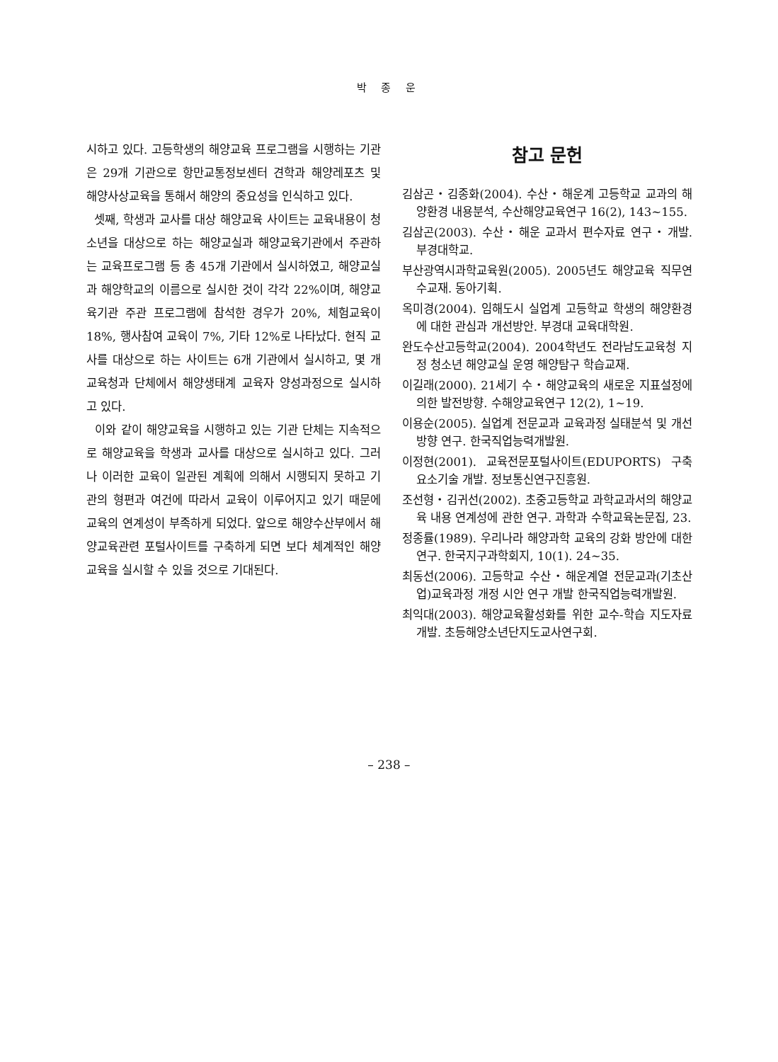박 종 운
시하고 있다. 고등학생의 해양교육 프로그램을 시행하는 기관은 29개 기관으로 항만교통정보센터 견학과 해양레포츠 및 해양사상교육을 통해서 해양의 중요성을 인식하고 있다.
셋째, 학생과 교사를 대상 해양교육 사이트는 교육내용이 청소년을 대상으로 하는 해양교실과 해양교육기관에서 주관하는 교육프로그램 등 총 45개 기관에서 실시하였고, 해양교실과 해양학교의 이름으로 실시한 것이 각각 22%이며, 해양교육기관 주관 프로그램에 참석한 경우가 20%, 체험교육이 18%, 행사참여 교육이 7%, 기타 12%로 나타났다. 현직 교사를 대상으로 하는 사이트는 6개 기관에서 실시하고, 몇 개 교육청과 단체에서 해양생태계 교육자 양성과정으로 실시하고 있다.
이와 같이 해양교육을 시행하고 있는 기관 단체는 지속적으로 해양교육을 학생과 교사를 대상으로 실시하고 있다. 그러나 이러한 교육이 일관된 계획에 의해서 시행되지 못하고 기관의 형편과 여건에 따라서 교육이 이루어지고 있기 때문에 교육의 연계성이 부족하게 되었다. 앞으로 해양수산부에서 해양교육관련 포털사이트를 구축하게 되면 보다 체계적인 해양교육을 실시할 수 있을 것으로 기대된다.
참고 문헌
김삼곤・김종화(2004). 수산・해운계 고등학교 교과의 해양환경 내용분석, 수산해양교육연구 16(2), 143~155.
김삼곤(2003). 수산・해운 교과서 편수자료 연구・개발. 부경대학교.
부산광역시과학교육원(2005). 2005년도 해양교육 직무연수교재. 동아기획.
옥미경(2004). 임해도시 실업계 고등학교 학생의 해양환경에 대한 관심과 개선방안. 부경대 교육대학원.
완도수산고등학교(2004). 2004학년도 전라남도교육청 지정 청소년 해양교실 운영 해양탐구 학습교재.
이길래(2000). 21세기 수・해양교육의 새로운 지표설정에 의한 발전방향. 수해양교육연구 12(2), 1~19.
이용순(2005). 실업계 전문교과 교육과정 실태분석 및 개선방향 연구. 한국직업능력개발원.
이정현(2001). 교육전문포털사이트(EDUPORTS) 구축 요소기술 개발. 정보통신연구진흥원.
조선형・김귀선(2002). 초중고등학교 과학교과서의 해양교육 내용 연계성에 관한 연구. 과학과 수학교육논문집, 23.
정종률(1989). 우리나라 해양과학 교육의 강화 방안에 대한 연구. 한국지구과학회지, 10(1). 24~35.
최동선(2006). 고등학교 수산・해운계열 전문교과(기초산업)교육과정 개정 시안 연구 개발 한국직업능력개발원.
최익대(2003). 해양교육활성화를 위한 교수-학습 지도자료개발. 초등해양소년단지도교사연구회.
– 238 –